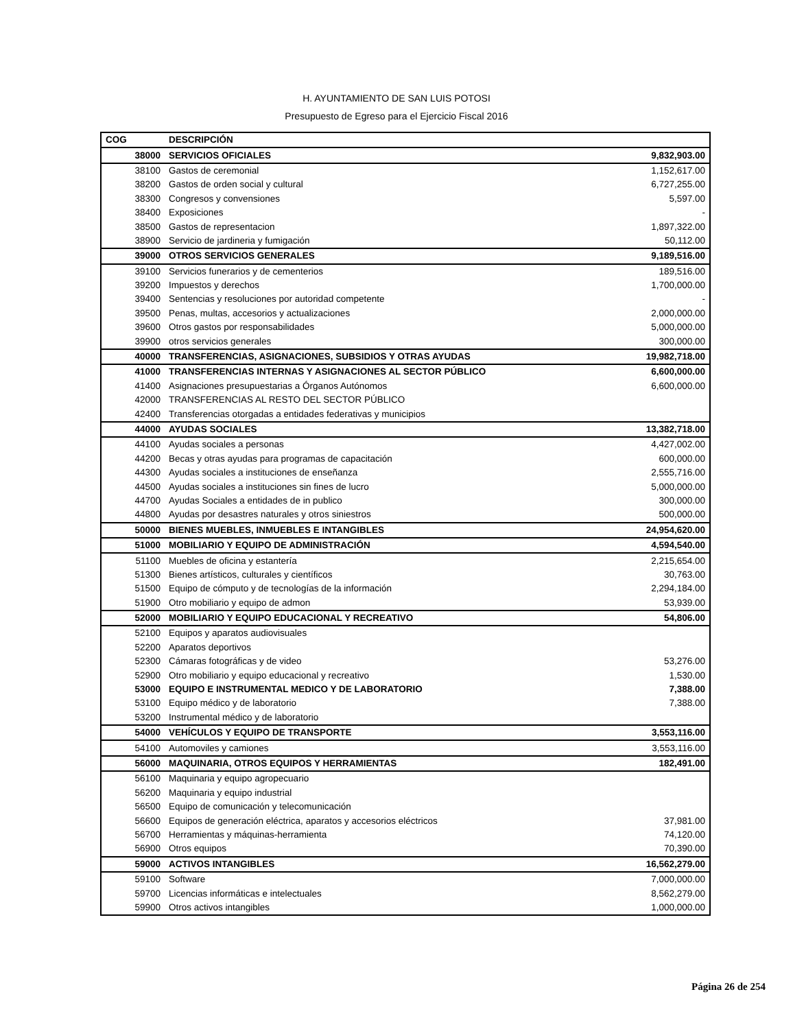H. AYUNTAMIENTO DE SAN LUIS POTOSI
Presupuesto de Egreso para el Ejercicio Fiscal 2016
| COG | DESCRIPCIÓN | |
| --- | --- | --- |
| 38000 | SERVICIOS OFICIALES | 9,832,903.00 |
| 38100 | Gastos de ceremonial | 1,152,617.00 |
| 38200 | Gastos de orden social y cultural | 6,727,255.00 |
| 38300 | Congresos y convensiones | 5,597.00 |
| 38400 | Exposiciones | - |
| 38500 | Gastos de representacion | 1,897,322.00 |
| 38900 | Servicio de jardineria y fumigación | 50,112.00 |
| 39000 | OTROS SERVICIOS GENERALES | 9,189,516.00 |
| 39100 | Servicios funerarios y de cementerios | 189,516.00 |
| 39200 | Impuestos y derechos | 1,700,000.00 |
| 39400 | Sentencias y resoluciones por autoridad competente | - |
| 39500 | Penas, multas, accesorios y actualizaciones | 2,000,000.00 |
| 39600 | Otros gastos por responsabilidades | 5,000,000.00 |
| 39900 | otros servicios generales | 300,000.00 |
| 40000 | TRANSFERENCIAS, ASIGNACIONES, SUBSIDIOS Y OTRAS AYUDAS | 19,982,718.00 |
| 41000 | TRANSFERENCIAS INTERNAS Y ASIGNACIONES AL SECTOR PÚBLICO | 6,600,000.00 |
| 41400 | Asignaciones presupuestarias a Órganos Autónomos | 6,600,000.00 |
| 42000 | TRANSFERENCIAS AL RESTO DEL SECTOR PÚBLICO | |
| 42400 | Transferencias otorgadas a entidades federativas y municipios | |
| 44000 | AYUDAS SOCIALES | 13,382,718.00 |
| 44100 | Ayudas sociales a personas | 4,427,002.00 |
| 44200 | Becas y otras ayudas para programas de capacitación | 600,000.00 |
| 44300 | Ayudas sociales a instituciones de enseñanza | 2,555,716.00 |
| 44500 | Ayudas sociales a instituciones sin fines de lucro | 5,000,000.00 |
| 44700 | Ayudas Sociales a entidades de in publico | 300,000.00 |
| 44800 | Ayudas por desastres naturales y otros siniestros | 500,000.00 |
| 50000 | BIENES MUEBLES, INMUEBLES E INTANGIBLES | 24,954,620.00 |
| 51000 | MOBILIARIO Y EQUIPO DE ADMINISTRACIÓN | 4,594,540.00 |
| 51100 | Muebles de oficina y estantería | 2,215,654.00 |
| 51300 | Bienes artísticos, culturales y científicos | 30,763.00 |
| 51500 | Equipo de cómputo y de tecnologías de la información | 2,294,184.00 |
| 51900 | Otro mobiliario y equipo de admon | 53,939.00 |
| 52000 | MOBILIARIO Y EQUIPO EDUCACIONAL Y RECREATIVO | 54,806.00 |
| 52100 | Equipos y aparatos audiovisuales | |
| 52200 | Aparatos deportivos | |
| 52300 | Cámaras fotográficas y de video | 53,276.00 |
| 52900 | Otro mobiliario y equipo educacional y recreativo | 1,530.00 |
| 53000 | EQUIPO E INSTRUMENTAL MEDICO Y DE LABORATORIO | 7,388.00 |
| 53100 | Equipo médico y de laboratorio | 7,388.00 |
| 53200 | Instrumental médico y de laboratorio | |
| 54000 | VEHÍCULOS Y EQUIPO DE TRANSPORTE | 3,553,116.00 |
| 54100 | Automoviles y camiones | 3,553,116.00 |
| 56000 | MAQUINARIA, OTROS EQUIPOS Y HERRAMIENTAS | 182,491.00 |
| 56100 | Maquinaria y equipo agropecuario | |
| 56200 | Maquinaria y equipo industrial | |
| 56500 | Equipo de comunicación y telecomunicación | |
| 56600 | Equipos de generación eléctrica, aparatos y accesorios eléctricos | 37,981.00 |
| 56700 | Herramientas y máquinas-herramienta | 74,120.00 |
| 56900 | Otros equipos | 70,390.00 |
| 59000 | ACTIVOS INTANGIBLES | 16,562,279.00 |
| 59100 | Software | 7,000,000.00 |
| 59700 | Licencias informáticas e intelectuales | 8,562,279.00 |
| 59900 | Otros activos intangibles | 1,000,000.00 |
Página 26 de 254